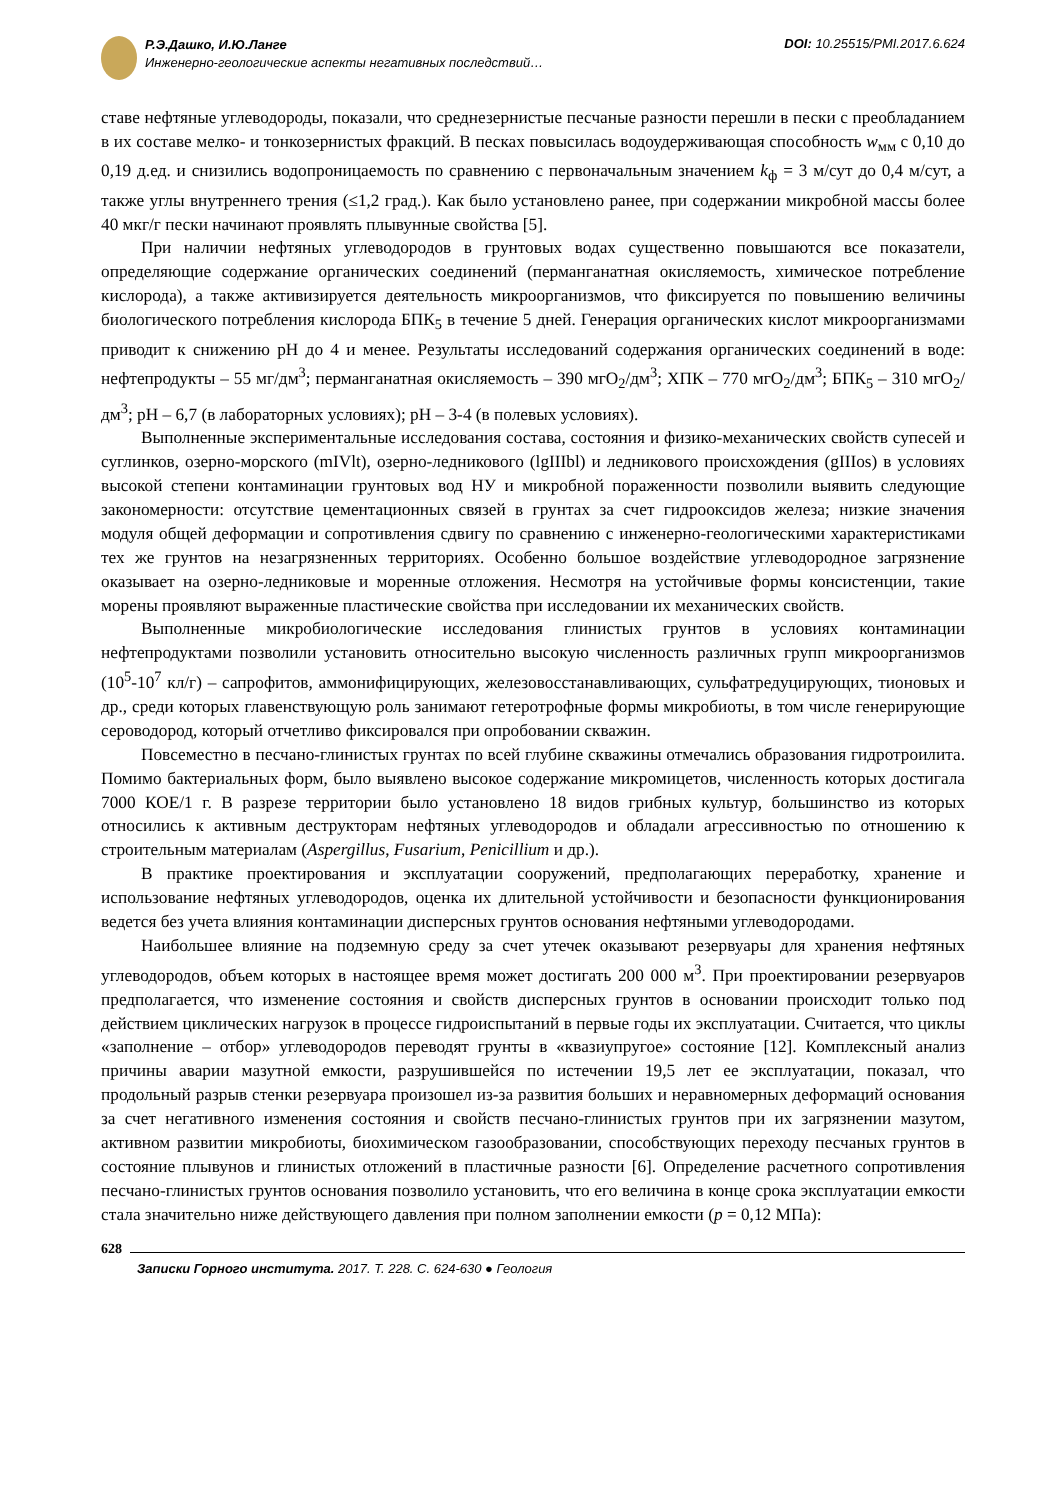Р.Э.Дашко, И.Ю.Ланге
Инженерно-геологические аспекты негативных последствий…
DOI: 10.25515/PMI.2017.6.624
ставе нефтяные углеводороды, показали, что среднезернистые песчаные разности перешли в пески с преобладанием в их составе мелко- и тонкозернистых фракций. В песках повысилась водоудерживающая способность w<sub>мм</sub> с 0,10 до 0,19 д.ед. и снизились водопроницаемость по сравнению с первоначальным значением k<sub>ф</sub> = 3 м/сут до 0,4 м/сут, а также углы внутреннего трения (≤1,2 град.). Как было установлено ранее, при содержании микробной массы более 40 мкг/г пески начинают проявлять плывунные свойства [5].
При наличии нефтяных углеводородов в грунтовых водах существенно повышаются все показатели, определяющие содержание органических соединений (перманганатная окисляемость, химическое потребление кислорода), а также активизируется деятельность микроорганизмов, что фиксируется по повышению величины биологического потребления кислорода БПК<sub>5</sub> в течение 5 дней. Генерация органических кислот микроорганизмами приводит к снижению pH до 4 и менее. Результаты исследований содержания органических соединений в воде: нефтепродукты – 55 мг/дм<sup>3</sup>; перманганатная окисляемость – 390 мгO<sub>2</sub>/дм<sup>3</sup>; ХПК – 770 мгO<sub>2</sub>/дм<sup>3</sup>; БПК<sub>5</sub> – 310 мгO<sub>2</sub>/дм<sup>3</sup>; pH – 6,7 (в лабораторных условиях); pH – 3-4 (в полевых условиях).
Выполненные экспериментальные исследования состава, состояния и физико-механических свойств супесей и суглинков, озерно-морского (mIVlt), озерно-ледникового (lgIIIbl) и ледникового происхождения (gIIIos) в условиях высокой степени контаминации грунтовых вод НУ и микробной пораженности позволили выявить следующие закономерности: отсутствие цементационных связей в грунтах за счет гидрооксидов железа; низкие значения модуля общей деформации и сопротивления сдвигу по сравнению с инженерно-геологическими характеристиками тех же грунтов на незагрязненных территориях. Особенно большое воздействие углеводородное загрязнение оказывает на озерно-ледниковые и моренные отложения. Несмотря на устойчивые формы консистенции, такие морены проявляют выраженные пластические свойства при исследовании их механических свойств.
Выполненные микробиологические исследования глинистых грунтов в условиях контаминации нефтепродуктами позволили установить относительно высокую численность различных групп микроорганизмов (10<sup>5</sup>-10<sup>7</sup> кл/г) – сапрофитов, аммонифицирующих, железовосстанавливающих, сульфатредуцирующих, тионовых и др., среди которых главенствующую роль занимают гетеротрофные формы микробиоты, в том числе генерирующие сероводород, который отчетливо фиксировался при опробовании скважин.
Повсеместно в песчано-глинистых грунтах по всей глубине скважины отмечались образования гидротроилита. Помимо бактериальных форм, было выявлено высокое содержание микромицетов, численность которых достигала 7000 КОЕ/1 г. В разрезе территории было установлено 18 видов грибных культур, большинство из которых относились к активным деструкторам нефтяных углеводородов и обладали агрессивностью по отношению к строительным материалам (Aspergillus, Fusarium, Penicillium и др.).
В практике проектирования и эксплуатации сооружений, предполагающих переработку, хранение и использование нефтяных углеводородов, оценка их длительной устойчивости и безопасности функционирования ведется без учета влияния контаминации дисперсных грунтов основания нефтяными углеводородами.
Наибольшее влияние на подземную среду за счет утечек оказывают резервуары для хранения нефтяных углеводородов, объем которых в настоящее время может достигать 200 000 м<sup>3</sup>. При проектировании резервуаров предполагается, что изменение состояния и свойств дисперсных грунтов в основании происходит только под действием циклических нагрузок в процессе гидроиспытаний в первые годы их эксплуатации. Считается, что циклы «заполнение – отбор» углеводородов переводят грунты в «квазиупругое» состояние [12]. Комплексный анализ причины аварии мазутной емкости, разрушившейся по истечении 19,5 лет ее эксплуатации, показал, что продольный разрыв стенки резервуара произошел из-за развития больших и неравномерных деформаций основания за счет негативного изменения состояния и свойств песчано-глинистых грунтов при их загрязнении мазутом, активном развитии микробиоты, биохимическом газообразовании, способствующих переходу песчаных грунтов в состояние плывунов и глинистых отложений в пластичные разности [6]. Определение расчетного сопротивления песчано-глинистых грунтов основания позволило установить, что его величина в конце срока эксплуатации емкости стала значительно ниже действующего давления при полном заполнении емкости (p = 0,12 МПа):
628
Записки Горного института. 2017. Т. 228. С. 624-630 ● Геология